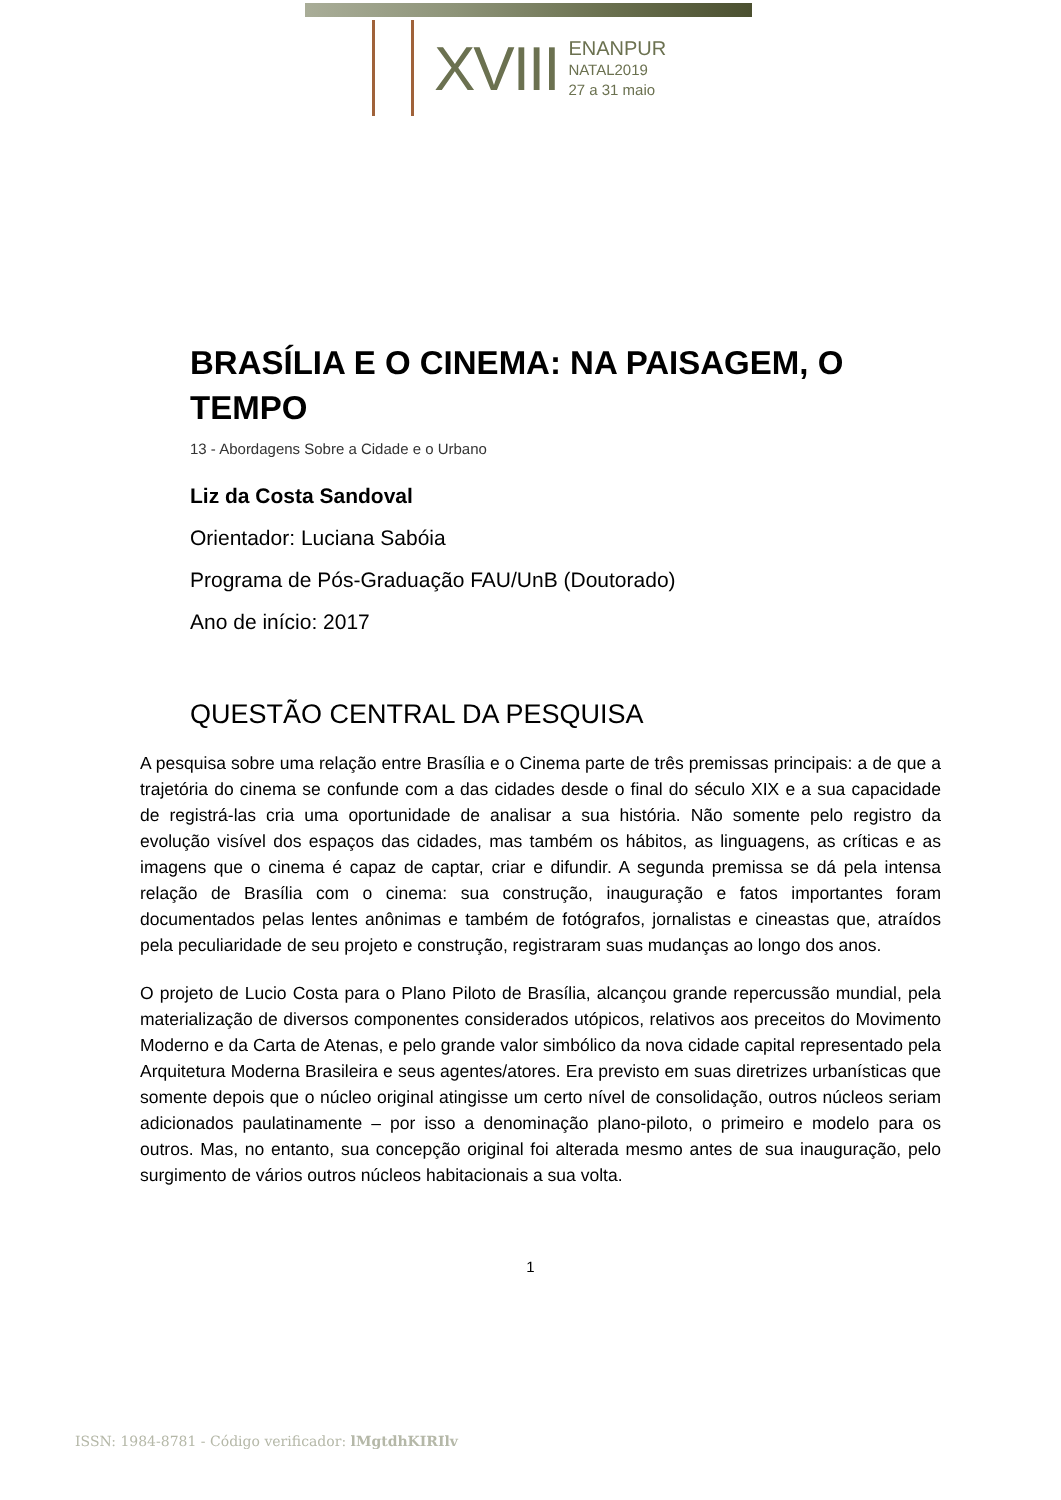XVIII
ENANPUR
NATAL2019
27 a 31 maio
BRASÍLIA E O CINEMA: NA PAISAGEM, O TEMPO
13 - Abordagens Sobre a Cidade e o Urbano
Liz da Costa Sandoval
Orientador: Luciana Sabóia
Programa de Pós-Graduação FAU/UnB (Doutorado)
Ano de início: 2017
QUESTÃO CENTRAL DA PESQUISA
A pesquisa sobre uma relação entre Brasília e o Cinema parte de três premissas principais: a de que a trajetória do cinema se confunde com a das cidades desde o final do século XIX e a sua capacidade de registrá-las cria uma oportunidade de analisar a sua história. Não somente pelo registro da evolução visível dos espaços das cidades, mas também os hábitos, as linguagens, as críticas e as imagens que o cinema é capaz de captar, criar e difundir. A segunda premissa se dá pela intensa relação de Brasília com o cinema: sua construção, inauguração e fatos importantes foram documentados pelas lentes anônimas e também de fotógrafos, jornalistas e cineastas que, atraídos pela peculiaridade de seu projeto e construção, registraram suas mudanças ao longo dos anos.
O projeto de Lucio Costa para o Plano Piloto de Brasília, alcançou grande repercussão mundial, pela materialização de diversos componentes considerados utópicos, relativos aos preceitos do Movimento Moderno e da Carta de Atenas, e pelo grande valor simbólico da nova cidade capital representado pela Arquitetura Moderna Brasileira e seus agentes/atores. Era previsto em suas diretrizes urbanísticas que somente depois que o núcleo original atingisse um certo nível de consolidação, outros núcleos seriam adicionados paulatinamente – por isso a denominação plano-piloto, o primeiro e modelo para os outros. Mas, no entanto, sua concepção original foi alterada mesmo antes de sua inauguração, pelo surgimento de vários outros núcleos habitacionais a sua volta.
1
ISSN: 1984-8781 - Código verificador: lMgtdhKIRIlv